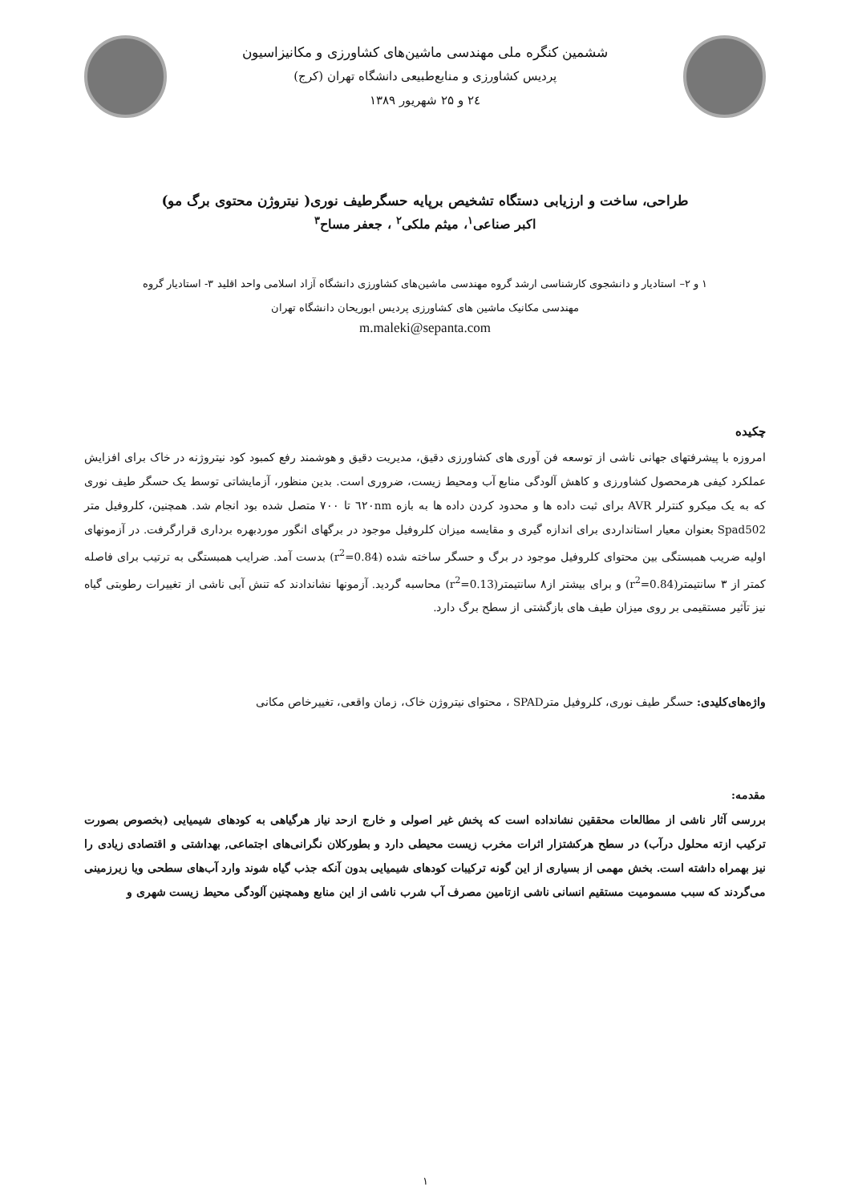ششمین کنگره ملی مهندسی ماشین‌های کشاورزی و مکانیزاسیون
پردیس کشاورزی و منابع‌طبیعی دانشگاه تهران (کرج)
۲٤ و ۲۵ شهریور ۱۳۸۹
طراحی، ساخت و ارزیابی دستگاه تشخیص برپایه حسگرطیف نوری( نیتروژن محتوی برگ مو)
اکبر صناعی<sup>۱</sup>، میثم ملکی<sup>۲</sup> ، جعفر مساح<sup>۳</sup>
۱ و ۲– استادیار و دانشجوی کارشناسی ارشد گروه مهندسی ماشین‌های کشاورزی دانشگاه آزاد اسلامی واحد اقلید ۳- استادیار گروه
مهندسی مکانیک ماشین های کشاورزی پردیس ابوریحان دانشگاه تهران
m.maleki@sepanta.com
چکیده
امروزه با پیشرفتهای جهانی ناشی از توسعه فن آوری های کشاورزی دقیق، مدیریت دقیق و هوشمند رفع کمبود کود نیتروژنه در خاک برای افزایش عملکرد کیفی هرمحصول کشاورزی و کاهش آلودگی منابع آب ومحیط زیست، ضروری است. بدین منظور، آزمایشاتی توسط یک حسگر طیف نوری که به یک میکرو کنترلر AVR برای ثبت داده ها و محدود کردن داده ها به بازه ٦۲۰nm تا ۷۰۰ متصل شده بود انجام شد. همچنین، کلروفیل متر Spad502 بعنوان معیار استانداردی برای اندازه گیری و مقایسه میزان کلروفیل موجود در برگهای انگور موردبهره برداری قرارگرفت. در آزمونهای اولیه ضریب همبستگی بین محتوای کلروفیل موجود در برگ و حسگر ساخته شده (r<sup>2</sup>=0.84) بدست آمد. ضرایب همبستگی به ترتیب برای فاصله کمتر از ۳ سانتیمتر(r<sup>2</sup>=0.84) و برای بیشتر از۸ سانتیمتر(r<sup>2</sup>=0.13) محاسبه گردید. آزمونها نشاندادند که تنش آبی ناشی از تغییرات رطوبتی گیاه نیز تآثیر مستقیمی بر روی میزان طیف های بازگشتی از سطح برگ دارد.
واژه‌های‌کلیدی: حسگر طیف نوری، کلروفیل مترSPAD ، محتوای نیتروژن خاک، زمان واقعی، تغییرخاص مکانی
مقدمه:
بررسی آثار ناشی از مطالعات محققین نشانداده است که پخش غیر اصولی و خارج ازحد نیاز هرگیاهی به کودهای شیمیایی (بخصوص بصورت ترکیب ازته محلول درآب) در سطح هرکشتزار اثرات مخرب زیست محیطی دارد و بطورکلان نگرانی‌های اجتماعی, بهداشتی و اقتصادی زیادی را نیز بهمراه داشته است. بخش مهمی از بسیاری از این گونه ترکیبات کودهای شیمیایی بدون آنکه جذب گیاه شوند وارد آب‌های سطحی ویا زیرزمینی می‌گردند که سبب مسمومیت مستقیم انسانی ناشی ازتامین مصرف آب شرب ناشی از این منابع وهمچنین آلودگی محیط زیست شهری و
۱